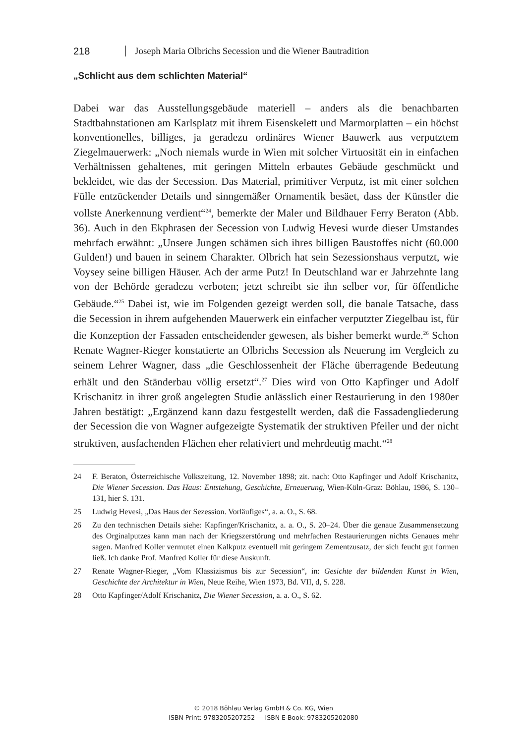218 Joseph Maria Olbrichs Secession und die Wiener Bautradition
„Schlicht aus dem schlichten Material“
Dabei war das Ausstellungsgebäude materiell – anders als die benachbarten Stadtbahnstationen am Karlsplatz mit ihrem Eisenskelett und Marmorplatten – ein höchst konventionelles, billiges, ja geradezu ordinäres Wiener Bauwerk aus verputztem Ziegelmauerwerk: „Noch niemals wurde in Wien mit solcher Virtuosität ein in einfachen Verhältnissen gehaltenes, mit geringen Mitteln erbautes Gebäude geschmückt und bekleidet, wie das der Secession. Das Material, primitiver Verputz, ist mit einer solchen Fülle entzückender Details und sinngemäßer Ornamentik besäet, dass der Künstler die vollste Anerkennung verdient“<sup>24</sup>, bemerkte der Maler und Bildhauer Ferry Beraton (Abb. 36). Auch in den Ekphrasen der Secession von Ludwig Hevesi wurde dieser Umstandes mehrfach erwähnt: „Unsere Jungen schämen sich ihres billigen Baustoffes nicht (60.000 Gulden!) und bauen in seinem Charakter. Olbrich hat sein Sezessionshaus verputzt, wie Voysey seine billigen Häuser. Ach der arme Putz! In Deutschland war er Jahrzehnte lang von der Behörde geradezu verboten; jetzt schreibt sie ihn selber vor, für öffentliche Gebäude.“<sup>25</sup> Dabei ist, wie im Folgenden gezeigt werden soll, die banale Tatsache, dass die Secession in ihrem aufgehenden Mauerwerk ein einfacher verputzter Ziegelbau ist, für die Konzeption der Fassaden entscheidender gewesen, als bisher bemerkt wurde.<sup>26</sup> Schon Renate Wagner-Rieger konstatierte an Olbrichs Secession als Neuerung im Vergleich zu seinem Lehrer Wagner, dass „die Geschlossenheit der Fläche überragende Bedeutung erhält und den Ständerbau völlig ersetzt“.<sup>27</sup> Dies wird von Otto Kapfinger und Adolf Krischanitz in ihrer groß angelegten Studie anlässlich einer Restaurierung in den 1980er Jahren bestätigt: „Ergänzend kann dazu festgestellt werden, daß die Fassadengliederung der Secession die von Wagner aufgezeigte Systematik der struktiven Pfeiler und der nicht struktiven, ausfachenden Flächen eher relativiert und mehrdeutig macht.“<sup>28</sup>
24 F. Beraton, Österreichische Volkszeitung, 12. November 1898; zit. nach: Otto Kapfinger und Adolf Krischanitz, Die Wiener Secession. Das Haus: Entstehung, Geschichte, Erneuerung, Wien-Köln-Graz: Böhlau, 1986, S. 130–131, hier S. 131.
25 Ludwig Hevesi, „Das Haus der Sezession. Vorläufiges“, a. a. O., S. 68.
26 Zu den technischen Details siehe: Kapfinger/Krischanitz, a. a. O., S. 20–24. Über die genaue Zusammensetzung des Orginalputzes kann man nach der Kriegszerstörung und mehrfachen Restaurierungen nichts Genaues mehr sagen. Manfred Koller vermutet einen Kalkputz eventuell mit geringem Zementzusatz, der sich feucht gut formen ließ. Ich danke Prof. Manfred Koller für diese Auskunft.
27 Renate Wagner-Rieger, „Vom Klassizismus bis zur Secession“, in: Gesichte der bildenden Kunst in Wien, Geschichte der Architektur in Wien, Neue Reihe, Wien 1973, Bd. VII, d, S. 228.
28 Otto Kapfinger/Adolf Krischanitz, Die Wiener Secession, a. a. O., S. 62.
© 2018 Böhlau Verlag GmbH & Co. KG, Wien
ISBN Print: 9783205207252 — ISBN E-Book: 9783205202080